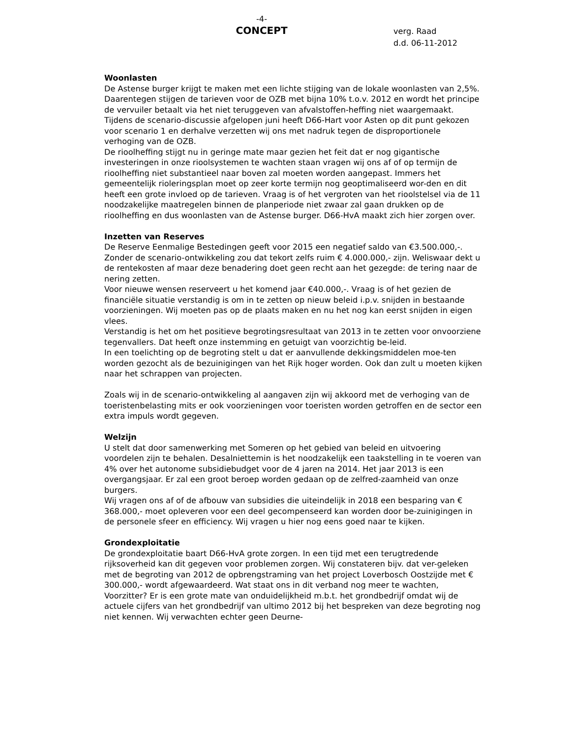-4-
CONCEPT
verg. Raad
d.d. 06-11-2012
Woonlasten
De Astense burger krijgt te maken met een lichte stijging van de lokale woonlasten van 2,5%. Daarentegen stijgen de tarieven voor de OZB met bijna 10% t.o.v. 2012 en wordt het principe de vervuiler betaalt via het niet teruggeven van afvalstoffen-heffing niet waargemaakt. Tijdens de scenario-discussie afgelopen juni heeft D66-Hart voor Asten op dit punt gekozen voor scenario 1 en derhalve verzetten wij ons met nadruk tegen de disproportionele verhoging van de OZB.
De rioolheffing stijgt nu in geringe mate maar gezien het feit dat er nog gigantische investeringen in onze rioolsystemen te wachten staan vragen wij ons af of op termijn de rioolheffing niet substantieel naar boven zal moeten worden aangepast. Immers het gemeentelijk rioleringsplan moet op zeer korte termijn nog geoptimaliseerd wor-den en dit heeft een grote invloed op de tarieven. Vraag is of het vergroten van het rioolstelsel via de 11 noodzakelijke maatregelen binnen de planperiode niet zwaar zal gaan drukken op de rioolheffing en dus woonlasten van de Astense burger. D66-HvA maakt zich hier zorgen over.
Inzetten van Reserves
De Reserve Eenmalige Bestedingen geeft voor 2015 een negatief saldo van €3.500.000,-.
Zonder de scenario-ontwikkeling zou dat tekort zelfs ruim € 4.000.000,- zijn. Weliswaar dekt u de rentekosten af maar deze benadering doet geen recht aan het gezegde: de tering naar de nering zetten.
Voor nieuwe wensen reserveert u het komend jaar €40.000,-. Vraag is of het gezien de financiële situatie verstandig is om in te zetten op nieuw beleid i.p.v. snijden in bestaande voorzieningen. Wij moeten pas op de plaats maken en nu het nog kan eerst snijden in eigen vlees.
Verstandig is het om het positieve begrotingsresultaat van 2013 in te zetten voor onvoorziene tegenvallers. Dat heeft onze instemming en getuigt van voorzichtig be-leid.
In een toelichting op de begroting stelt u dat er aanvullende dekkingsmiddelen moe-ten worden gezocht als de bezuinigingen van het Rijk hoger worden. Ook dan zult u moeten kijken naar het schrappen van projecten.
Zoals wij in de scenario-ontwikkeling al aangaven zijn wij akkoord met de verhoging van de toeristenbelasting mits er ook voorzieningen voor toeristen worden getroffen en de sector een extra impuls wordt gegeven.
Welzijn
U stelt dat door samenwerking met Someren op het gebied van beleid en uitvoering voordelen zijn te behalen. Desalniettemin is het noodzakelijk een taakstelling in te voeren van 4% over het autonome subsidiebudget voor de 4 jaren na 2014. Het jaar 2013 is een overgangsjaar. Er zal een groot beroep worden gedaan op de zelfred-zaamheid van onze burgers.
Wij vragen ons af of de afbouw van subsidies die uiteindelijk in 2018 een besparing van € 368.000,- moet opleveren voor een deel gecompenseerd kan worden door be-zuinigingen in de personele sfeer en efficiency. Wij vragen u hier nog eens goed naar te kijken.
Grondexploitatie
De grondexploitatie baart D66-HvA grote zorgen. In een tijd met een terugtredende rijksoverheid kan dit gegeven voor problemen zorgen. Wij constateren bijv. dat ver-geleken met de begroting van 2012 de opbrengstraming van het project Loverbosch Oostzijde met € 300.000,- wordt afgewaardeerd. Wat staat ons in dit verband nog meer te wachten, Voorzitter? Er is een grote mate van onduidelijkheid m.b.t. het grondbedrijf omdat wij de actuele cijfers van het grondbedrijf van ultimo 2012 bij het bespreken van deze begroting nog niet kennen. Wij verwachten echter geen Deurne-